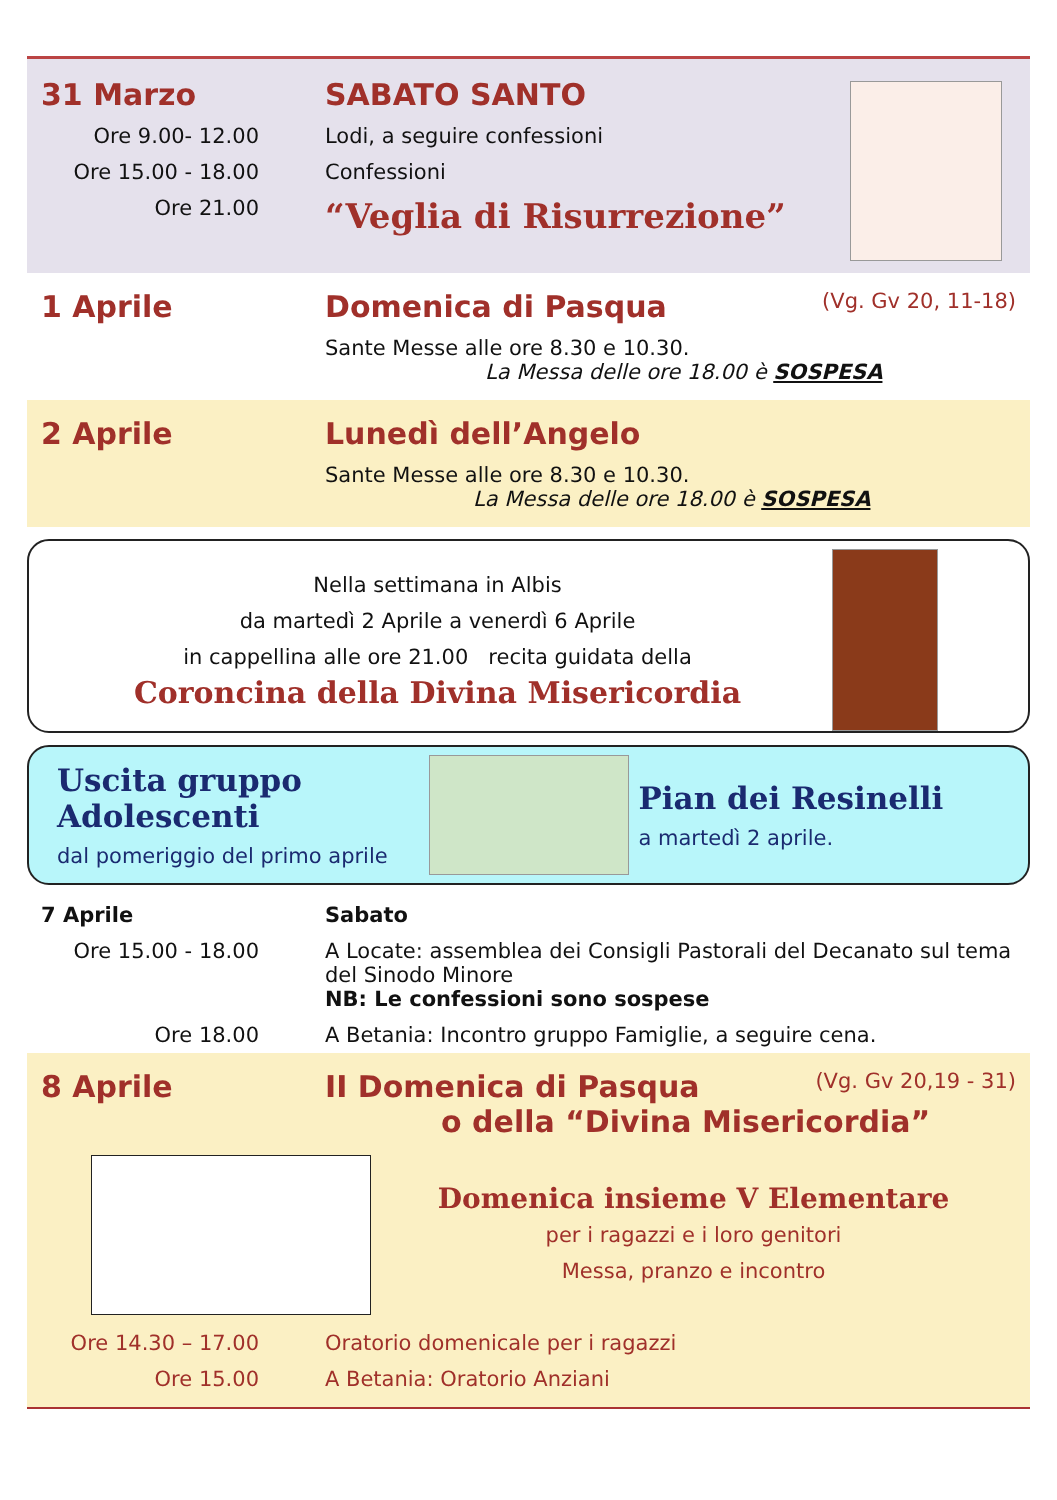31 Marzo SABATO SANTO
Ore 9.00- 12.00 Lodi, a seguire confessioni
Ore 15.00 - 18.00 Confessioni
Ore 21.00
“Veglia di Risurrezione”
1 Aprile Domenica di Pasqua
(Vg. Gv 20, 11-18)
Sante Messe alle ore 8.30 e 10.30.
La Messa delle ore 18.00 è SOSPESA
2 Aprile Lunedì dell’Angelo
Sante Messe alle ore 8.30 e 10.30.
La Messa delle ore 18.00 è SOSPESA
Nella settimana in Albis
da martedì 2 Aprile a venerdì 6 Aprile
in cappellina alle ore 21.00 recita guidata della
Coroncina della Divina Misericordia
Uscita gruppo Adolescenti
dal pomeriggio del primo aprile
Pian dei Resinelli
a martedì 2 aprile.
7 Aprile Sabato
Ore 15.00 - 18.00 A Locate: assemblea dei Consigli Pastorali del Decanato sul tema del Sinodo Minore
NB: Le confessioni sono sospese
Ore 18.00 A Betania: Incontro gruppo Famiglie, a seguire cena.
8 Aprile II Domenica di Pasqua
(Vg. Gv 20,19 - 31)
o della “Divina Misericordia”
Domenica insieme V Elementare
per i ragazzi e i loro genitori
Messa, pranzo e incontro
Ore 14.30 – 17.00 Oratorio domenicale per i ragazzi
Ore 15.00 A Betania: Oratorio Anziani